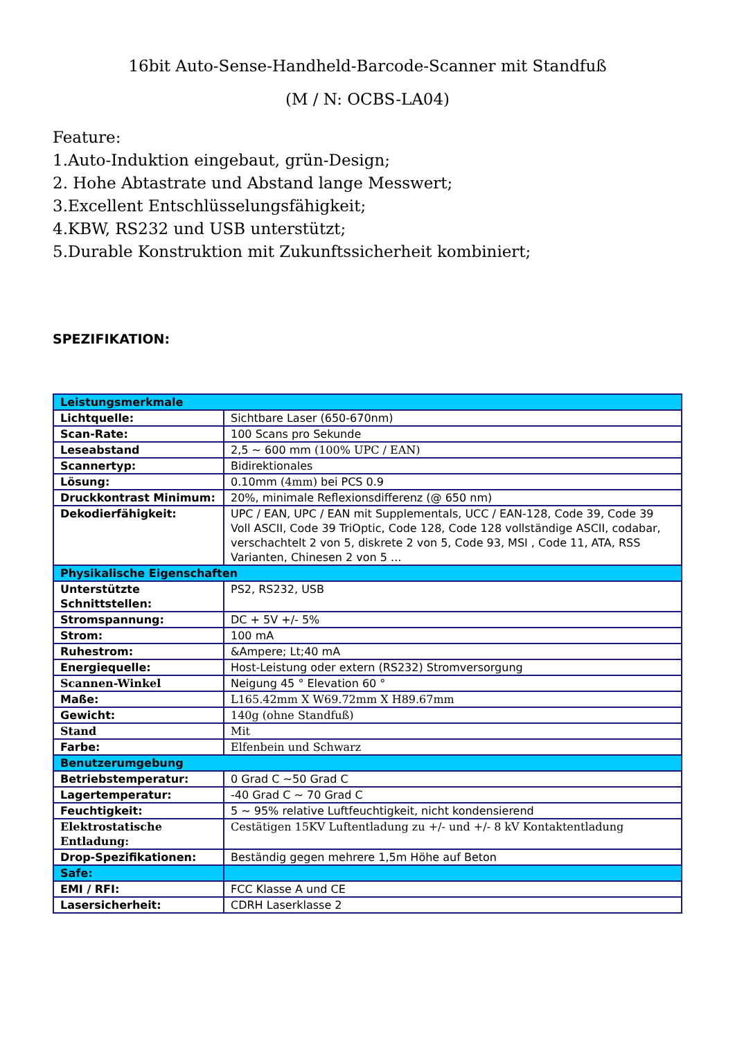16bit Auto-Sense-Handheld-Barcode-Scanner mit Standfuß
(M / N: OCBS-LA04)
Feature:
1.Auto-Induktion eingebaut, grün-Design;
2. Hohe Abtastrate und Abstand lange Messwert;
3.Excellent Entschlüsselungsfähigkeit;
4.KBW, RS232 und USB unterstützt;
5.Durable Konstruktion mit Zukunftssicherheit kombiniert;
SPEZIFIKATION:
| Leistungsmerkmale | |
| Lichtquelle: | Sichtbare Laser (650-670nm) |
| Scan-Rate: | 100 Scans pro Sekunde |
| Leseabstand | 2,5 ~ 600 mm (100% UPC / EAN) |
| Scannertyp: | Bidirektionales |
| Lösung: | 0.10mm (4mm) bei PCS 0.9 |
| Druckkontrast Minimum: | 20%, minimale Reflexionsdifferenz (@ 650 nm) |
| Dekodierfähigkeit: | UPC / EAN, UPC / EAN mit Supplementals, UCC / EAN-128, Code 39, Code 39 Voll ASCII, Code 39 TriOptic, Code 128, Code 128 vollständige ASCII, codabar, verschachtelt 2 von 5, diskrete 2 von 5, Code 93, MSI , Code 11, ATA, RSS Varianten, Chinesen 2 von 5 ... |
| Physikalische Eigenschaften | |
| Unterstützte Schnittstellen: | PS2, RS232, USB |
| Stromspannung: | DC + 5V +/- 5% |
| Strom: | 100 mA |
| Ruhestrom: | &Ampere; Lt;40 mA |
| Energiequelle: | Host-Leistung oder extern (RS232) Stromversorgung |
| Scannen-Winkel | Neigung 45 ° Elevation 60 ° |
| Maße: | L165.42mm X W69.72mm X H89.67mm |
| Gewicht: | 140g (ohne Standfuß) |
| Stand | Mit |
| Farbe: | Elfenbein und Schwarz |
| Benutzerumgebung | |
| Betriebstemperatur: | 0 Grad C ~50 Grad C |
| Lagertemperatur: | -40 Grad C ~ 70 Grad C |
| Feuchtigkeit: | 5 ~ 95% relative Luftfeuchtigkeit, nicht kondensierend |
| Elektrostatische Entladung: | Cestätigen 15KV Luftentladung zu +/- und +/- 8 kV Kontaktentladung |
| Drop-Spezifikationen: | Beständig gegen mehrere 1,5m Höhe auf Beton |
| Safe: | |
| EMI / RFI: | FCC Klasse A und CE |
| Lasersicherheit: | CDRH Laserklasse 2 |